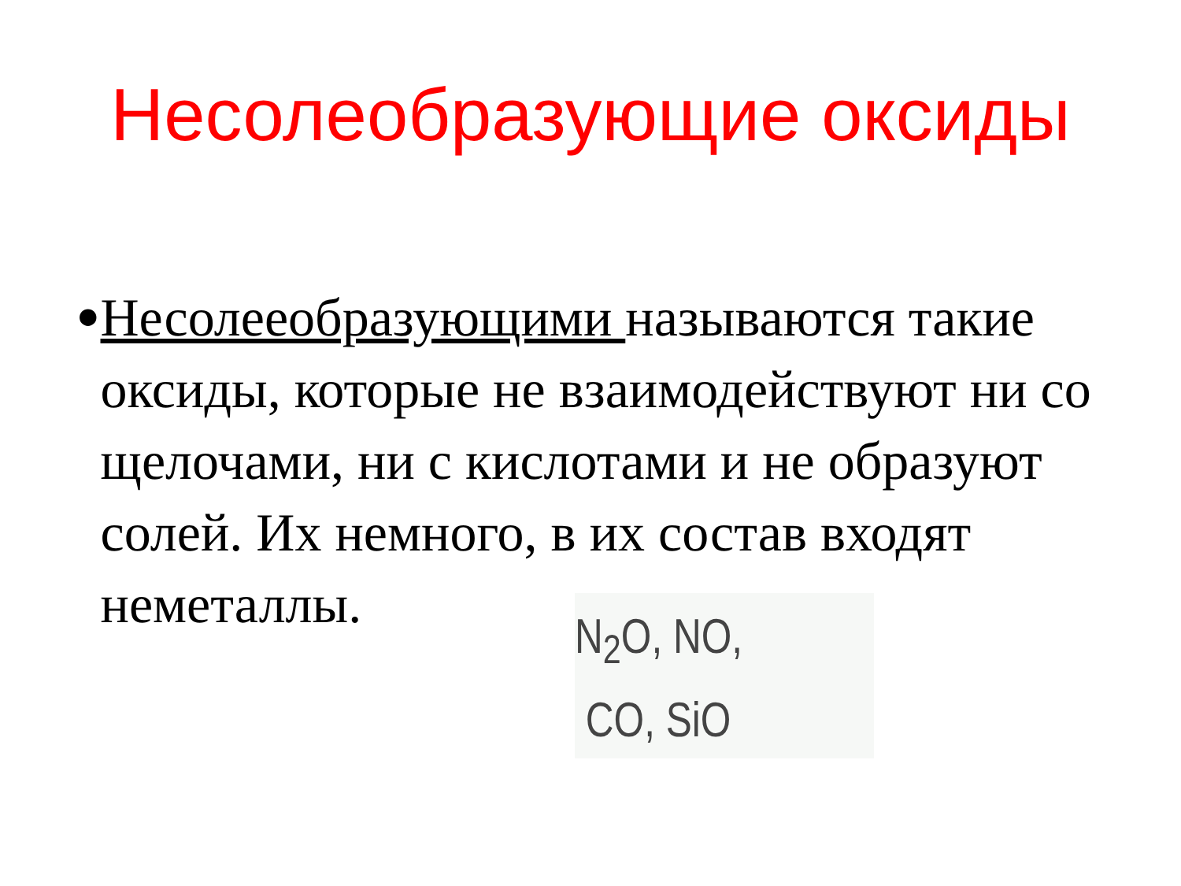Несолеобразующие оксиды
•
Несолееобразующими называются такие оксиды, которые не взаимодействуют ни со щелочами, ни с кислотами и не образуют солей. Их немного, в их состав входят неметаллы.
N<sub>2</sub>O, NO,
CO, SiO